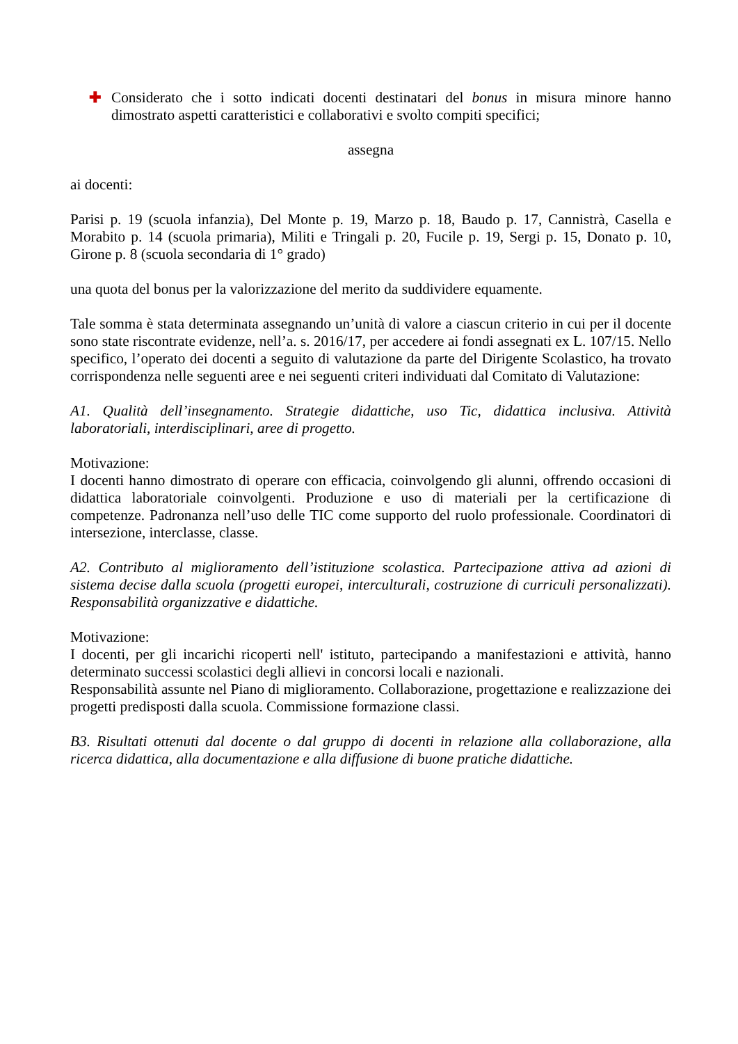✚ Considerato che i sotto indicati docenti destinatari del bonus in misura minore hanno dimostrato aspetti caratteristici e collaborativi e svolto compiti specifici;
assegna
ai docenti:
Parisi p. 19 (scuola infanzia), Del Monte p. 19, Marzo p. 18, Baudo p. 17, Cannistrà, Casella e Morabito p. 14 (scuola primaria), Militi e Tringali p. 20, Fucile p. 19, Sergi p. 15, Donato p. 10, Girone p. 8 (scuola secondaria di 1° grado)
una quota del bonus per la valorizzazione del merito da suddividere equamente.
Tale somma è stata determinata assegnando un’unità di valore a ciascun criterio in cui per il docente sono state riscontrate evidenze, nell’a. s. 2016/17, per accedere ai fondi assegnati ex L. 107/15. Nello specifico, l’operato dei docenti a seguito di valutazione da parte del Dirigente Scolastico, ha trovato corrispondenza nelle seguenti aree e nei seguenti criteri individuati dal Comitato di Valutazione:
A1. Qualità dell’insegnamento. Strategie didattiche, uso Tic, didattica inclusiva. Attività laboratoriali, interdisciplinari, aree di progetto.
Motivazione:
I docenti hanno dimostrato di operare con efficacia, coinvolgendo gli alunni, offrendo occasioni di didattica laboratoriale coinvolgenti. Produzione e uso di materiali per la certificazione di competenze. Padronanza nell’uso delle TIC come supporto del ruolo professionale. Coordinatori di intersezione, interclasse, classe.
A2. Contributo al miglioramento dell’istituzione scolastica. Partecipazione attiva ad azioni di sistema decise dalla scuola (progetti europei, interculturali, costruzione di curriculi personalizzati). Responsabilità organizzative e didattiche.
Motivazione:
I docenti, per gli incarichi ricoperti nell' istituto, partecipando a manifestazioni e attività, hanno determinato successi scolastici degli allievi in concorsi locali e nazionali.
Responsabilità assunte nel Piano di miglioramento. Collaborazione, progettazione e realizzazione dei progetti predisposti dalla scuola. Commissione formazione classi.
B3. Risultati ottenuti dal docente o dal gruppo di docenti in relazione alla collaborazione, alla ricerca didattica, alla documentazione e alla diffusione di buone pratiche didattiche.